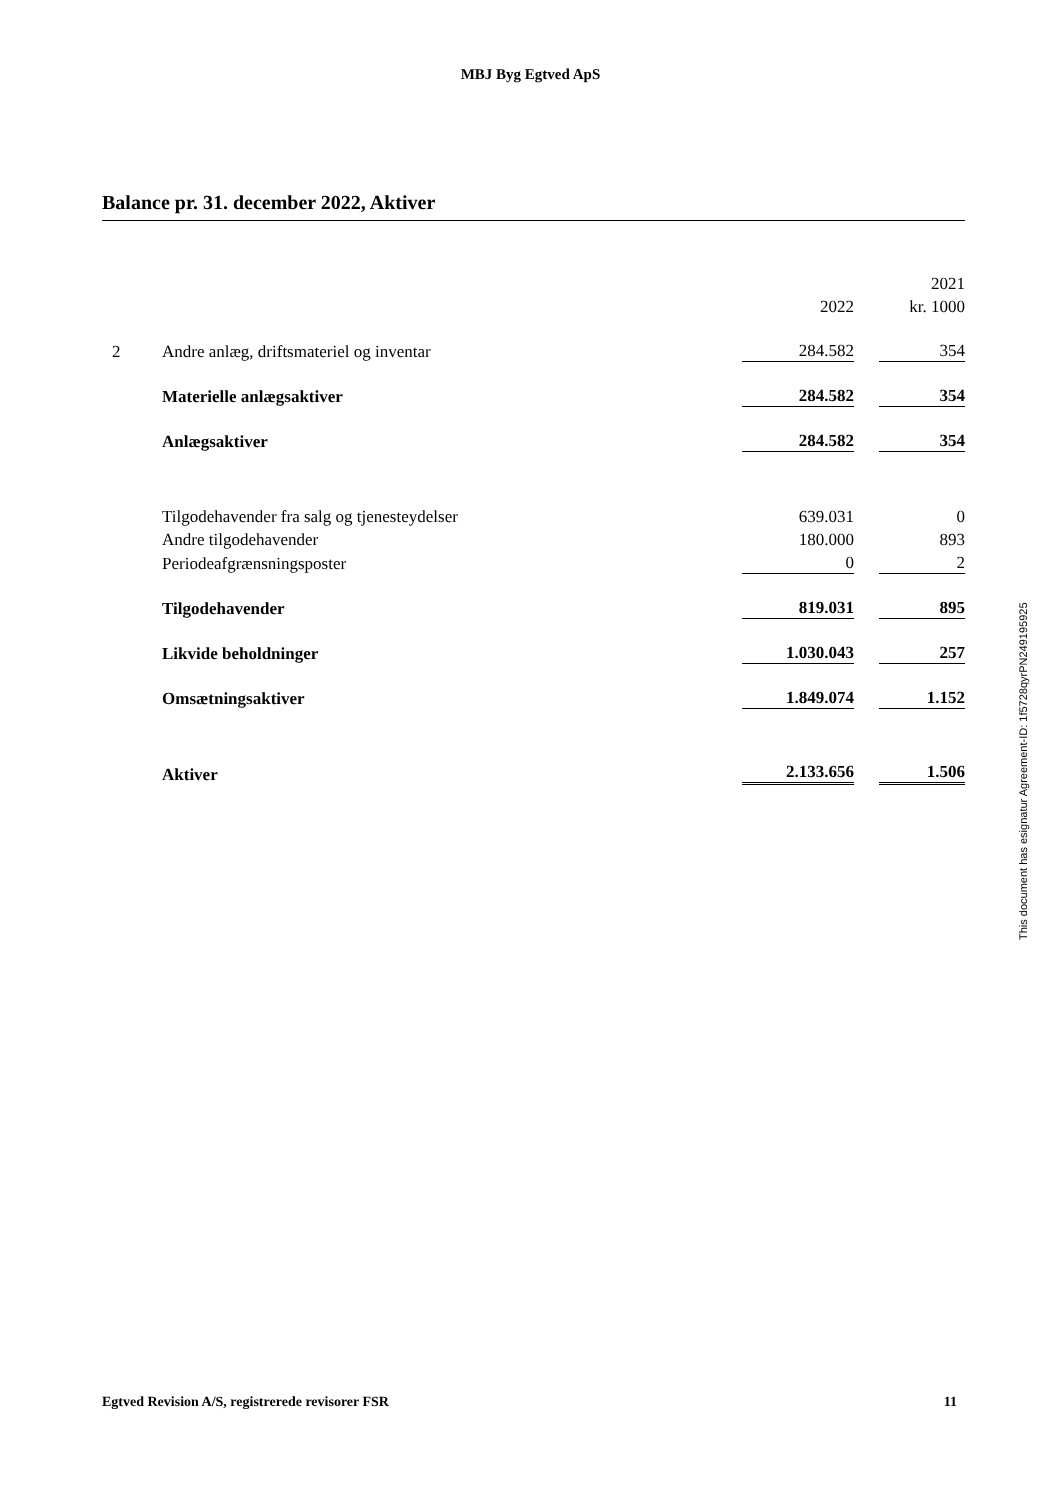MBJ Byg Egtved ApS
Balance pr. 31. december 2022, Aktiver
| | | | | 2021 |
| | | 2022 | | kr. 1000 |
| 2 | Andre anlæg, driftsmateriel og inventar | 284.582 | | 354 |
| | Materielle anlægsaktiver | 284.582 | | 354 |
| | Anlægsaktiver | 284.582 | | 354 |
| | Tilgodehavender fra salg og tjenesteydelser | 639.031 | | 0 |
| | Andre tilgodehavender | 180.000 | | 893 |
| | Periodeafgrænsningsposter | 0 | | 2 |
| | Tilgodehavender | 819.031 | | 895 |
| | Likvide beholdninger | 1.030.043 | | 257 |
| | Omsætningsaktiver | 1.849.074 | | 1.152 |
| | Aktiver | 2.133.656 | | 1.506 |
This document has esignatur Agreement-ID: 1f5728qyrPN249195925
Egtved Revision A/S, registrerede revisorer FSR 11